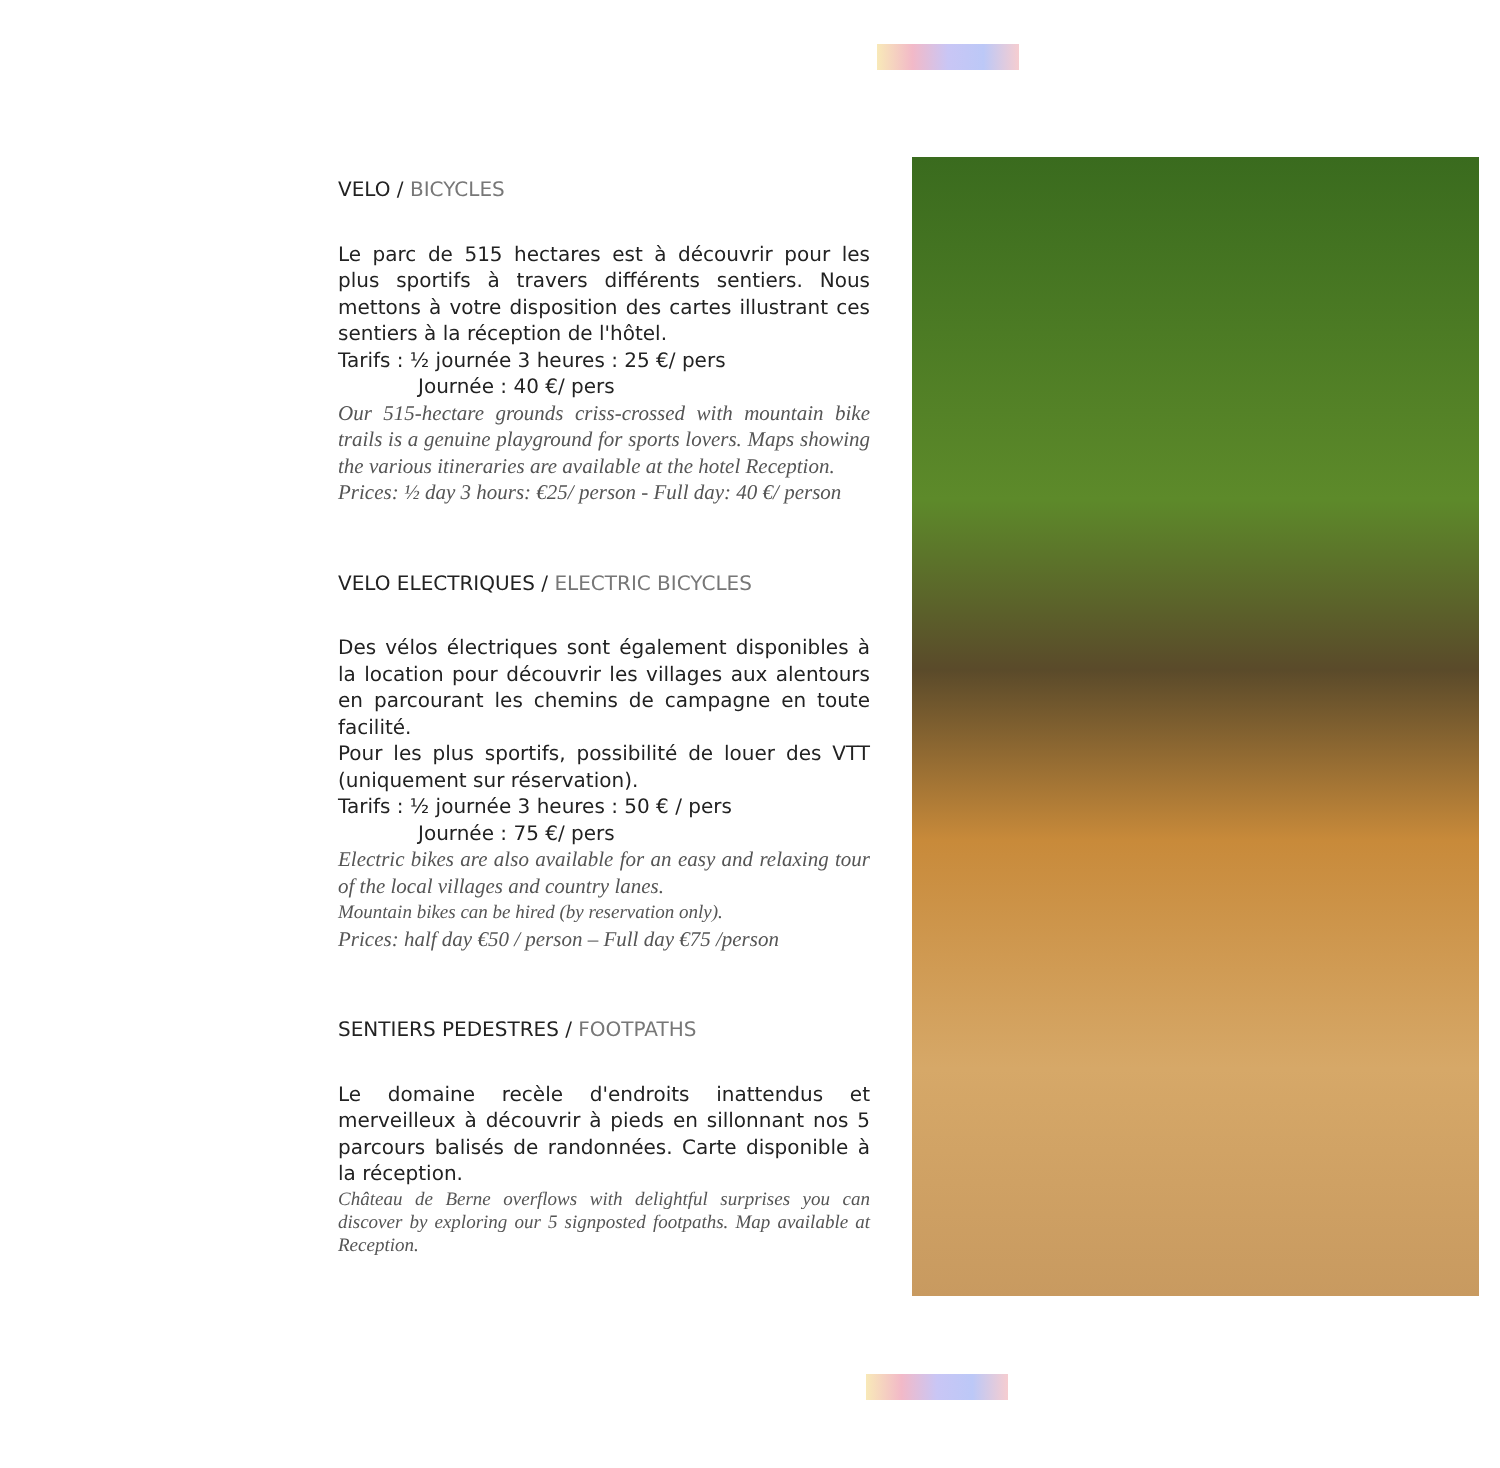VELO / BICYCLES
Le parc de 515 hectares est à découvrir pour les plus sportifs à travers différents sentiers. Nous mettons à votre disposition des cartes illustrant ces sentiers à la réception de l'hôtel.
Tarifs : ½ journée 3 heures : 25 €/ pers
Journée : 40 €/ pers
Our 515-hectare grounds criss-crossed with mountain bike trails is a genuine playground for sports lovers. Maps showing the various itineraries are available at the hotel Reception.
Prices: ½ day 3 hours: €25/ person - Full day: 40 €/ person
VELO ELECTRIQUES / ELECTRIC BICYCLES
Des vélos électriques sont également disponibles à la location pour découvrir les villages aux alentours en parcourant les chemins de campagne en toute facilité.
Pour les plus sportifs, possibilité de louer des VTT (uniquement sur réservation).
Tarifs : ½ journée 3 heures : 50 € / pers
Journée : 75 €/ pers
Electric bikes are also available for an easy and relaxing tour of the local villages and country lanes.
Mountain bikes can be hired (by reservation only).
Prices: half day €50 / person – Full day €75 /person
SENTIERS PEDESTRES / FOOTPATHS
Le domaine recèle d'endroits inattendus et merveilleux à découvrir à pieds en sillonnant nos 5 parcours balisés de randonnées. Carte disponible à la réception.
Château de Berne overflows with delightful surprises you can discover by exploring our 5 signposted footpaths. Map available at Reception.